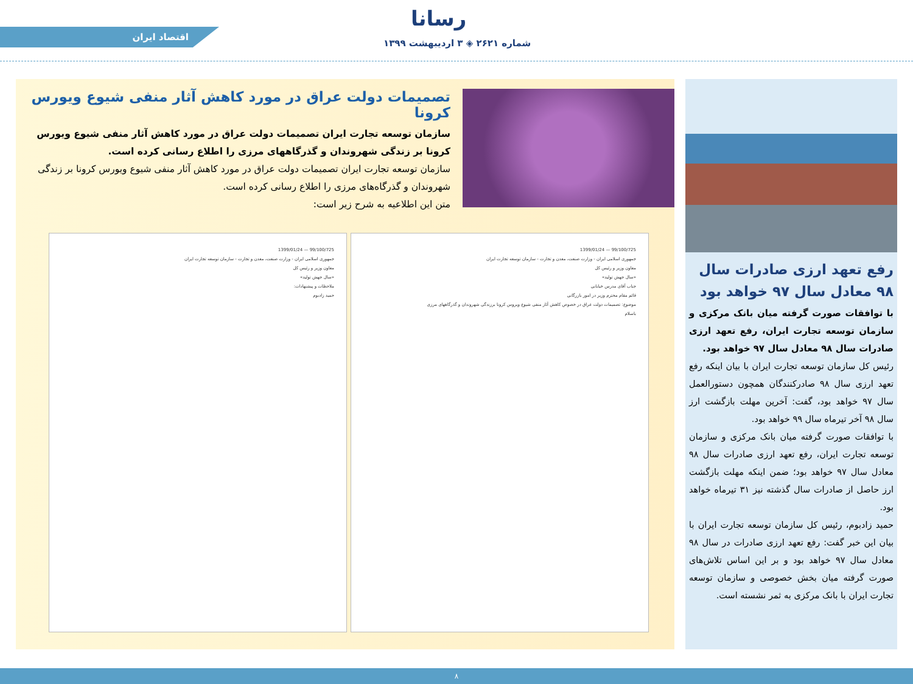رسانا
اقتصاد ایران
شماره ۲۶۲۱ ◈ ۳ اردیبهشت ۱۳۹۹
تصمیمات دولت عراق در مورد کاهش آثار منفی شیوع ویورس کرونا
سازمان توسعه تجارت ایران تصمیمات دولت عراق در مورد کاهش آثار منفی شیوع ویورس کرونا بر زندگی شهروندان و گذرگاههای مرزی را اطلاع رسانی کرده است.
سازمان توسعه تجارت ایران تصمیمات دولت عراق در مورد کاهش آثار منفی شیوع ویورس کرونا بر زندگی شهروندان و گذرگاه‌های مرزی را اطلاع رسانی کرده است.
متن این اطلاعیه به شرح زیر است:
99/100/725 — 1399/01/24
جمهوری اسلامی ایران - وزارت صنعت، معدن و تجارت - سازمان توسعه تجارت ایران
معاون وزیر و رئیس کل
«سال جهش تولید»
جناب آقای مدرس خیابانی
قائم مقام محترم وزیر در امور بازرگانی
موضوع: تصمیمات دولت عراق در خصوص کاهش آثار منفی شیوع ویروس کرونا برزندگی شهروندان و گذرگاههای مرزی
باسلام
99/100/725 — 1399/01/24
جمهوری اسلامی ایران - وزارت صنعت، معدن و تجارت - سازمان توسعه تجارت ایران
معاون وزیر و رئیس کل
«سال جهش تولید»
ملاحظات و پیشنهادات:
حمید زادبوم
رفع تعهد ارزی صادرات سال ۹۸ معادل سال ۹۷ خواهد بود
با توافقات صورت گرفته میان بانک مرکزی و سازمان توسعه تجارت ایران، رفع تعهد ارزی صادرات سال ۹۸ معادل سال ۹۷ خواهد بود.
رئیس کل سازمان توسعه تجارت ایران با بیان اینکه رفع تعهد ارزی سال ۹۸ صادرکنندگان همچون دستورالعمل سال ۹۷ خواهد بود، گفت: آخرین مهلت بازگشت ارز سال ۹۸ آخر تیرماه سال ۹۹ خواهد بود.
با توافقات صورت گرفته میان بانک مرکزی و سازمان توسعه تجارت ایران، رفع تعهد ارزی صادرات سال ۹۸ معادل سال ۹۷ خواهد بود؛ ضمن اینکه مهلت بازگشت ارز حاصل از صادرات سال گذشته نیز ۳۱ تیرماه خواهد بود.
حمید زادبوم، رئیس کل سازمان توسعه تجارت ایران با بیان این خبر گفت: رفع تعهد ارزی صادرات در سال ۹۸ معادل سال ۹۷ خواهد بود و بر این اساس تلاش‌های صورت گرفته میان بخش خصوصی و سازمان توسعه تجارت ایران با بانک مرکزی به ثمر نشسته است.
۸